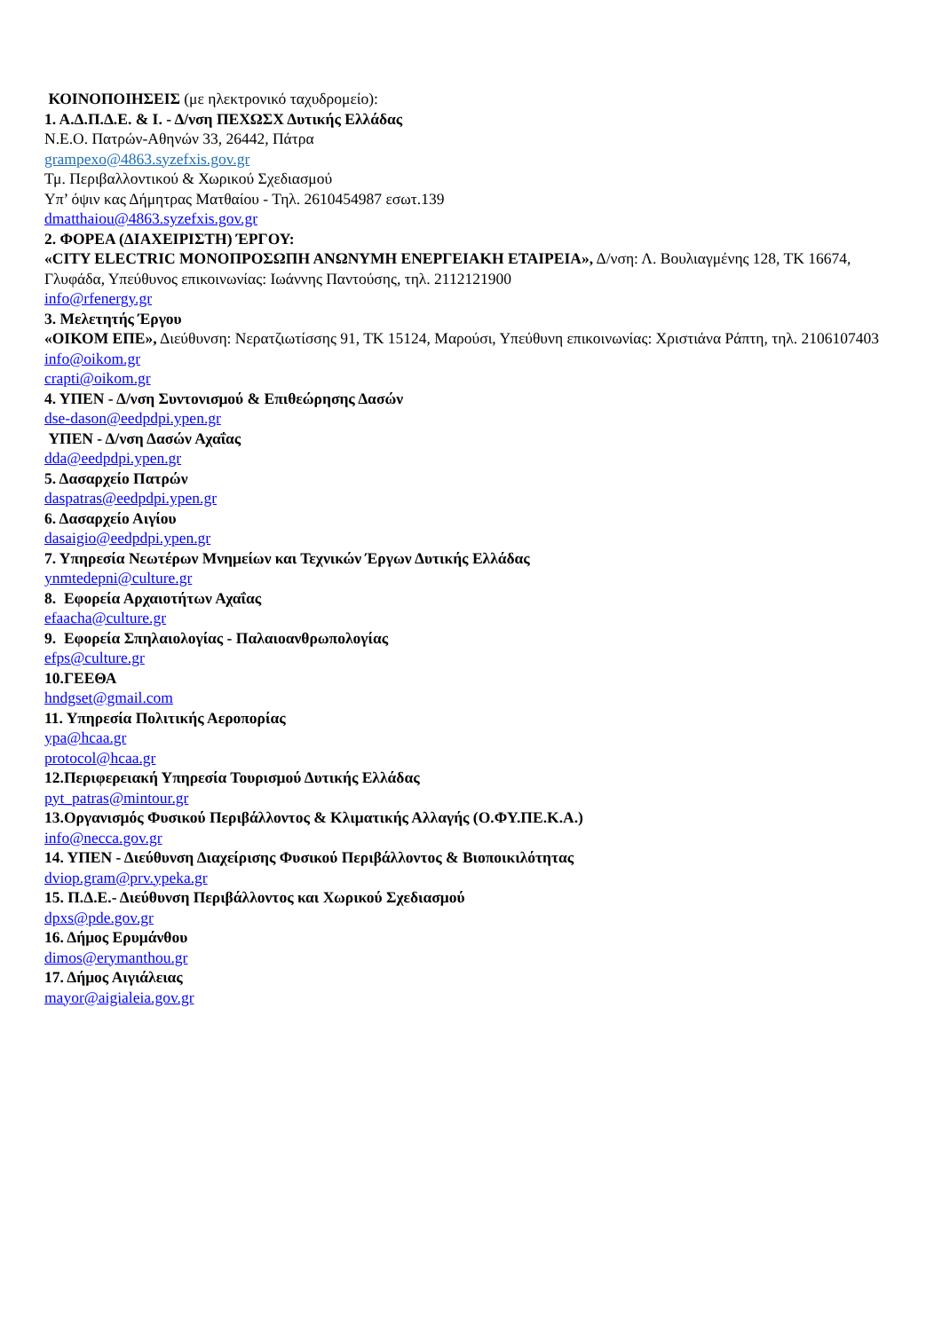ΚΟΙΝΟΠΟΙΗΣΕΙΣ (με ηλεκτρονικό ταχυδρομείο):
1. Α.Δ.Π.Δ.Ε. & Ι. - Δ/νση ΠΕΧΩΣΧ Δυτικής Ελλάδας
Ν.Ε.Ο. Πατρών-Αθηνών 33, 26442, Πάτρα
grampexo@4863.syzefxis.gov.gr
Τμ. Περιβαλλοντικού & Χωρικού Σχεδιασμού
Υπ’ όψιν κας Δήμητρας Ματθαίου - Τηλ. 2610454987 εσωτ.139
dmatthaiou@4863.syzefxis.gov.gr
2. ΦΟΡΕΑ (ΔΙΑΧΕΙΡΙΣΤΗ) ΈΡΓΟΥ:
«CITY ELECTRIC ΜΟΝΟΠΡΟΣΩΠΗ ΑΝΩΝΥΜΗ ΕΝΕΡΓΕΙΑΚΗ ΕΤΑΙΡΕΙΑ», Δ/νση: Λ. Βουλιαγμένης 128, ΤΚ 16674, Γλυφάδα, Υπεύθυνος επικοινωνίας: Ιωάννης Παντούσης, τηλ. 2112121900
info@rfenergy.gr
3. Μελετητής Έργου
«ΟΙΚΟΜ ΕΠΕ», Διεύθυνση: Νερατζιωτίσσης 91, ΤΚ 15124, Μαρούσι, Υπεύθυνη επικοινωνίας: Χριστιάνα Ράπτη, τηλ. 2106107403
info@oikom.gr
crapti@oikom.gr
4. ΥΠΕΝ - Δ/νση Συντονισμού & Επιθεώρησης Δασών
dse-dason@eedpdpi.ypen.gr
ΥΠΕΝ - Δ/νση Δασών Αχαΐας
dda@eedpdpi.ypen.gr
5. Δασαρχείο Πατρών
daspatras@eedpdpi.ypen.gr
6. Δασαρχείο Αιγίου
dasaigio@eedpdpi.ypen.gr
7. Υπηρεσία Νεωτέρων Μνημείων και Τεχνικών Έργων Δυτικής Ελλάδας
ynmtedepni@culture.gr
8. Εφορεία Αρχαιοτήτων Αχαΐας
efaacha@culture.gr
9. Εφορεία Σπηλαιολογίας - Παλαιοανθρωπολογίας
efps@culture.gr
10.ΓΕΕΘΑ
hndgset@gmail.com
11. Υπηρεσία Πολιτικής Αεροπορίας
ypa@hcaa.gr
protocol@hcaa.gr
12.Περιφερειακή Υπηρεσία Τουρισμού Δυτικής Ελλάδας
pyt_patras@mintour.gr
13.Οργανισμός Φυσικού Περιβάλλοντος & Κλιματικής Αλλαγής (Ο.ΦΥ.ΠΕ.Κ.Α.)
info@necca.gov.gr
14. ΥΠΕΝ - Διεύθυνση Διαχείρισης Φυσικού Περιβάλλοντος & Βιοποικιλότητας
dviop.gram@prv.ypeka.gr
15. Π.Δ.Ε.- Διεύθυνση Περιβάλλοντος και Χωρικού Σχεδιασμού
dpxs@pde.gov.gr
16. Δήμος Ερυμάνθου
dimos@erymanthou.gr
17. Δήμος Αιγιάλειας
mayor@aigialeia.gov.gr